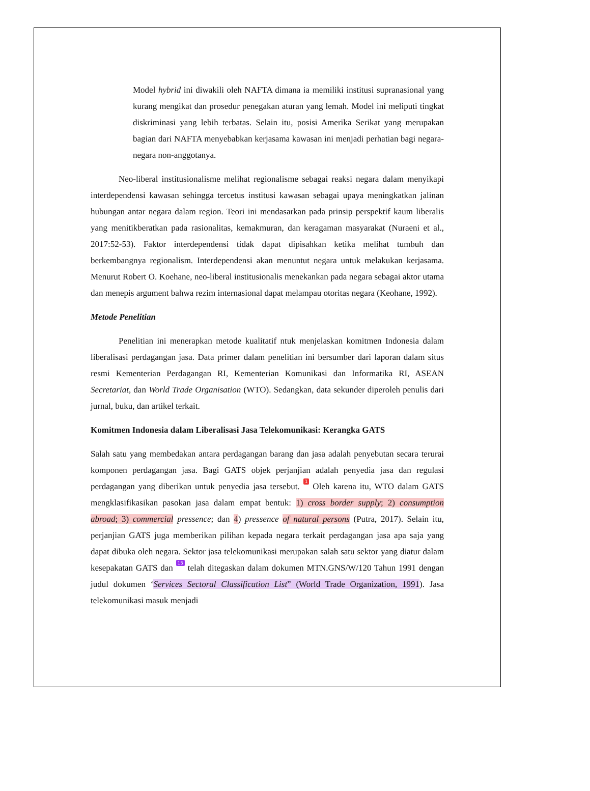Model hybrid ini diwakili oleh NAFTA dimana ia memiliki institusi supranasional yang kurang mengikat dan prosedur penegakan aturan yang lemah. Model ini meliputi tingkat diskriminasi yang lebih terbatas. Selain itu, posisi Amerika Serikat yang merupakan bagian dari NAFTA menyebabkan kerjasama kawasan ini menjadi perhatian bagi negara-negara non-anggotanya.
Neo-liberal institusionalisme melihat regionalisme sebagai reaksi negara dalam menyikapi interdependensi kawasan sehingga tercetus institusi kawasan sebagai upaya meningkatkan jalinan hubungan antar negara dalam region. Teori ini mendasarkan pada prinsip perspektif kaum liberalis yang menitikberatkan pada rasionalitas, kemakmuran, dan keragaman masyarakat (Nuraeni et al., 2017:52-53). Faktor interdependensi tidak dapat dipisahkan ketika melihat tumbuh dan berkembangnya regionalism. Interdependensi akan menuntut negara untuk melakukan kerjasama. Menurut Robert O. Koehane, neo-liberal institusionalis menekankan pada negara sebagai aktor utama dan menepis argument bahwa rezim internasional dapat melampau otoritas negara (Keohane, 1992).
Metode Penelitian
Penelitian ini menerapkan metode kualitatif ntuk menjelaskan komitmen Indonesia dalam liberalisasi perdagangan jasa. Data primer dalam penelitian ini bersumber dari laporan dalam situs resmi Kementerian Perdagangan RI, Kementerian Komunikasi dan Informatika RI, ASEAN Secretariat, dan World Trade Organisation (WTO). Sedangkan, data sekunder diperoleh penulis dari jurnal, buku, dan artikel terkait.
Komitmen Indonesia dalam Liberalisasi Jasa Telekomunikasi: Kerangka GATS
Salah satu yang membedakan antara perdagangan barang dan jasa adalah penyebutan secara terurai komponen perdagangan jasa. Bagi GATS objek perjanjian adalah penyedia jasa dan regulasi perdagangan yang diberikan untuk penyedia jasa tersebut. 1 Oleh karena itu, WTO dalam GATS mengklasifikasikan pasokan jasa dalam empat bentuk: 1) cross border supply; 2) consumption abroad; 3) commercial pressence; dan 4) pressence of natural persons (Putra, 2017). Selain itu, perjanjian GATS juga memberikan pilihan kepada negara terkait perdagangan jasa apa saja yang dapat dibuka oleh negara. Sektor jasa telekomunikasi merupakan salah satu sektor yang diatur dalam kesepakatan GATS dan 15 telah ditegaskan dalam dokumen MTN.GNS/W/120 Tahun 1991 dengan judul dokumen ‘Services Sectoral Classification List” (World Trade Organization, 1991). Jasa telekomunikasi masuk menjadi